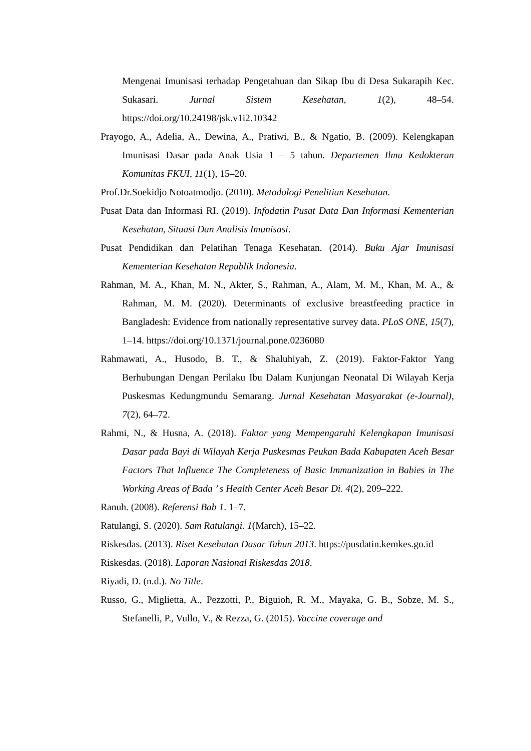Mengenai Imunisasi terhadap Pengetahuan dan Sikap Ibu di Desa Sukarapih Kec. Sukasari. Jurnal Sistem Kesehatan, 1(2), 48–54. https://doi.org/10.24198/jsk.v1i2.10342
Prayogo, A., Adelia, A., Dewina, A., Pratiwi, B., & Ngatio, B. (2009). Kelengkapan Imunisasi Dasar pada Anak Usia 1 – 5 tahun. Departemen Ilmu Kedokteran Komunitas FKUI, 11(1), 15–20.
Prof.Dr.Soekidjo Notoatmodjo. (2010). Metodologi Penelitian Kesehatan.
Pusat Data dan Informasi RI. (2019). Infodatin Pusat Data Dan Informasi Kementerian Kesehatan, Situasi Dan Analisis Imunisasi.
Pusat Pendidikan dan Pelatihan Tenaga Kesehatan. (2014). Buku Ajar Imunisasi Kementerian Kesehatan Republik Indonesia.
Rahman, M. A., Khan, M. N., Akter, S., Rahman, A., Alam, M. M., Khan, M. A., & Rahman, M. M. (2020). Determinants of exclusive breastfeeding practice in Bangladesh: Evidence from nationally representative survey data. PLoS ONE, 15(7), 1–14. https://doi.org/10.1371/journal.pone.0236080
Rahmawati, A., Husodo, B. T., & Shaluhiyah, Z. (2019). Faktor-Faktor Yang Berhubungan Dengan Perilaku Ibu Dalam Kunjungan Neonatal Di Wilayah Kerja Puskesmas Kedungmundu Semarang. Jurnal Kesehatan Masyarakat (e-Journal), 7(2), 64–72.
Rahmi, N., & Husna, A. (2018). Faktor yang Mempengaruhi Kelengkapan Imunisasi Dasar pada Bayi di Wilayah Kerja Puskesmas Peukan Bada Kabupaten Aceh Besar Factors That Influence The Completeness of Basic Immunization in Babies in The Working Areas of Bada ’ s Health Center Aceh Besar Di. 4(2), 209–222.
Ranuh. (2008). Referensi Bab 1. 1–7.
Ratulangi, S. (2020). Sam Ratulangi. 1(March), 15–22.
Riskesdas. (2013). Riset Kesehatan Dasar Tahun 2013. https://pusdatin.kemkes.go.id
Riskesdas. (2018). Laporan Nasional Riskesdas 2018.
Riyadi, D. (n.d.). No Title.
Russo, G., Miglietta, A., Pezzotti, P., Biguioh, R. M., Mayaka, G. B., Sobze, M. S., Stefanelli, P., Vullo, V., & Rezza, G. (2015). Vaccine coverage and